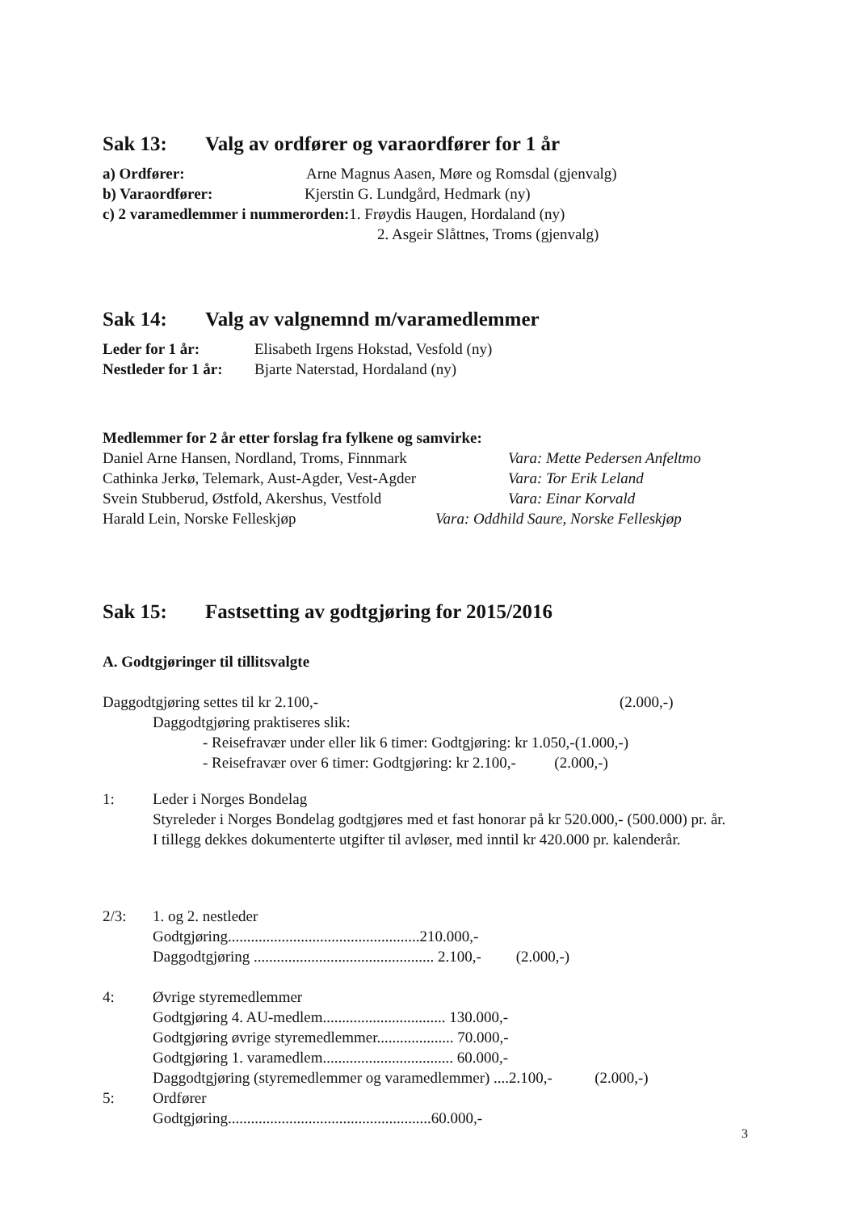Sak 13: Valg av ordfører og varaordfører for 1 år
a) Ordfører: Arne Magnus Aasen, Møre og Romsdal (gjenvalg)
b) Varaordfører: Kjerstin G. Lundgård, Hedmark (ny)
c) 2 varamedlemmer i nummerorden: 1. Frøydis Haugen, Hordaland (ny)
2. Asgeir Slåttnes, Troms (gjenvalg)
Sak 14: Valg av valgnemnd m/varamedlemmer
Leder for 1 år: Elisabeth Irgens Hokstad, Vesfold (ny)
Nestleder for 1 år:
Bjarte Naterstad, Hordaland (ny)
Medlemmer for 2 år etter forslag fra fylkene og samvirke:
Daniel Arne Hansen, Nordland, Troms, Finnmark
Vara: Mette Pedersen Anfeltmo
Cathinka Jerkø, Telemark, Aust-Agder, Vest-Agder
Vara: Tor Erik Leland
Svein Stubberud, Østfold, Akershus, Vestfold Vara: Einar Korvald
Harald Lein, Norske Felleskjøp Vara: Oddhild Saure, Norske Felleskjøp
Sak 15: Fastsetting av godtgjøring for 2015/2016
A. Godtgjøringer til tillitsvalgte
Daggodtgjøring settes til kr 2.100,- (2.000,-)
Daggodtgjøring praktiseres slik:
- Reisefravær under eller lik 6 timer: Godtgjøring: kr 1.050,-(1.000,-)
- Reisefravær over 6 timer: Godtgjøring: kr 2.100,- (2.000,-)
1: Leder i Norges Bondelag
Styreleder i Norges Bondelag godtgjøres med et fast honorar på kr 520.000,- (500.000) pr. år. I tillegg dekkes dokumenterte utgifter til avløser, med inntil kr 420.000 pr. kalenderår.
2/3: 1. og 2. nestleder
Godtgjøring..................................................210.000,-
Daggodtgjøring ............................................... 2.100,- (2.000,-)
4: Øvrige styremedlemmer
Godtgjøring 4. AU-medlem................................ 130.000,-
Godtgjøring øvrige styremedlemmer.................... 70.000,-
Godtgjøring 1. varamedlem.................................. 60.000,-
Daggodtgjøring (styremedlemmer og varamedlemmer) ....2.100,- (2.000,-)
5: Ordfører
Godtgjøring.....................................................60.000,-
3